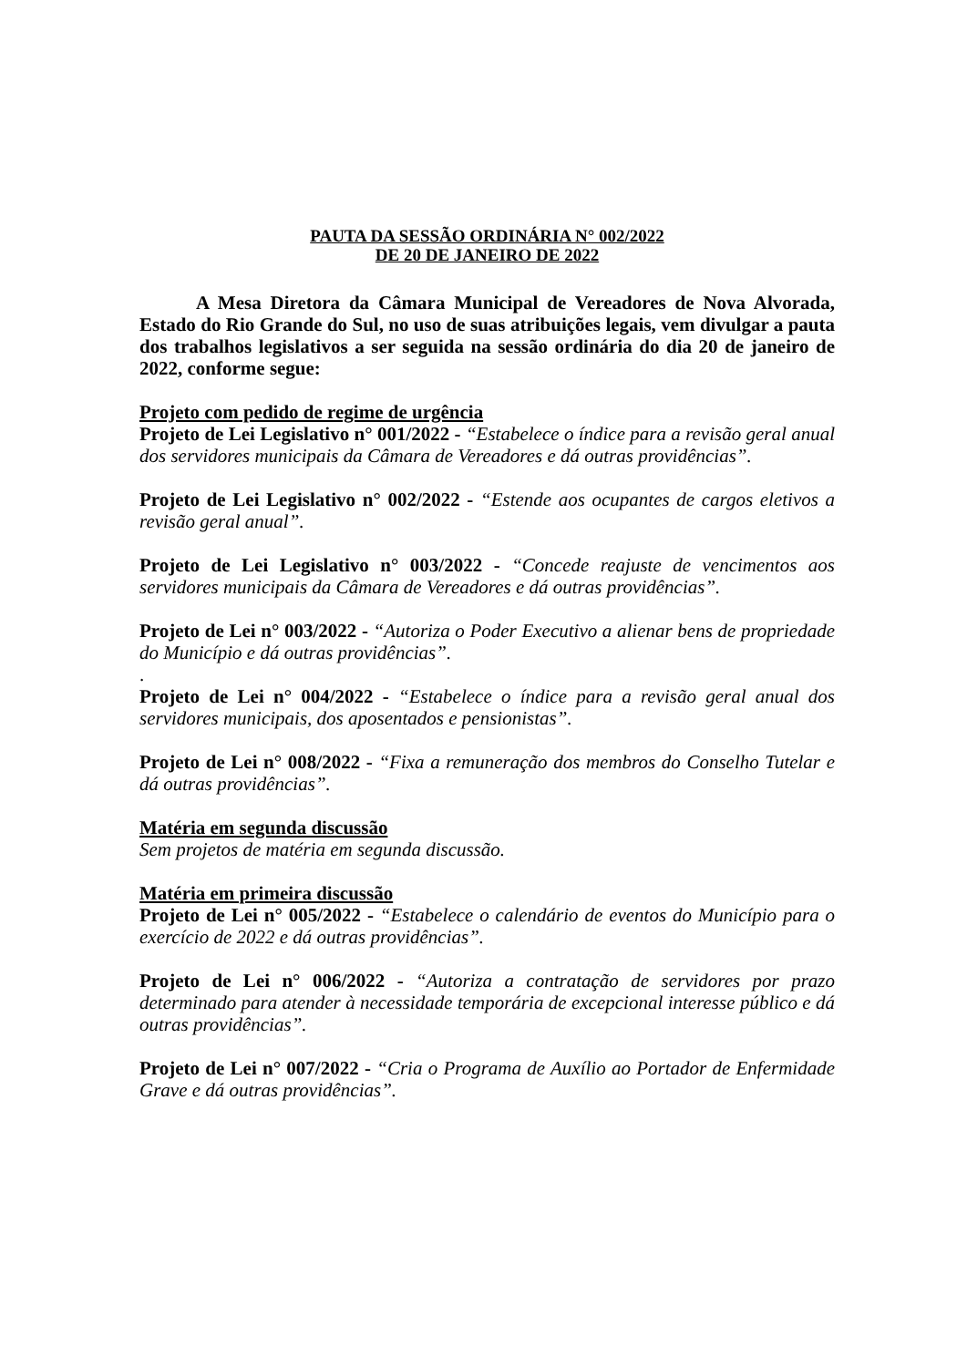PAUTA DA SESSÃO ORDINÁRIA N° 002/2022
DE 20 DE JANEIRO DE 2022
A Mesa Diretora da Câmara Municipal de Vereadores de Nova Alvorada, Estado do Rio Grande do Sul, no uso de suas atribuições legais, vem divulgar a pauta dos trabalhos legislativos a ser seguida na sessão ordinária do dia 20 de janeiro de 2022, conforme segue:
Projeto com pedido de regime de urgência
Projeto de Lei Legislativo n° 001/2022 - “Estabelece o índice para a revisão geral anual dos servidores municipais da Câmara de Vereadores e dá outras providências”.
Projeto de Lei Legislativo n° 002/2022 - “Estende aos ocupantes de cargos eletivos a revisão geral anual”.
Projeto de Lei Legislativo n° 003/2022 - “Concede reajuste de vencimentos aos servidores municipais da Câmara de Vereadores e dá outras providências”.
Projeto de Lei n° 003/2022 - “Autoriza o Poder Executivo a alienar bens de propriedade do Município e dá outras providências”.
.
Projeto de Lei n° 004/2022 - “Estabelece o índice para a revisão geral anual dos servidores municipais, dos aposentados e pensionistas”.
Projeto de Lei n° 008/2022 - “Fixa a remuneração dos membros do Conselho Tutelar e dá outras providências”.
Matéria em segunda discussão
Sem projetos de matéria em segunda discussão.
Matéria em primeira discussão
Projeto de Lei n° 005/2022 - “Estabelece o calendário de eventos do Município para o exercício de 2022 e dá outras providências”.
Projeto de Lei n° 006/2022 - “Autoriza a contratação de servidores por prazo determinado para atender à necessidade temporária de excepcional interesse público e dá outras providências”.
Projeto de Lei n° 007/2022 - “Cria o Programa de Auxílio ao Portador de Enfermidade Grave e dá outras providências”.